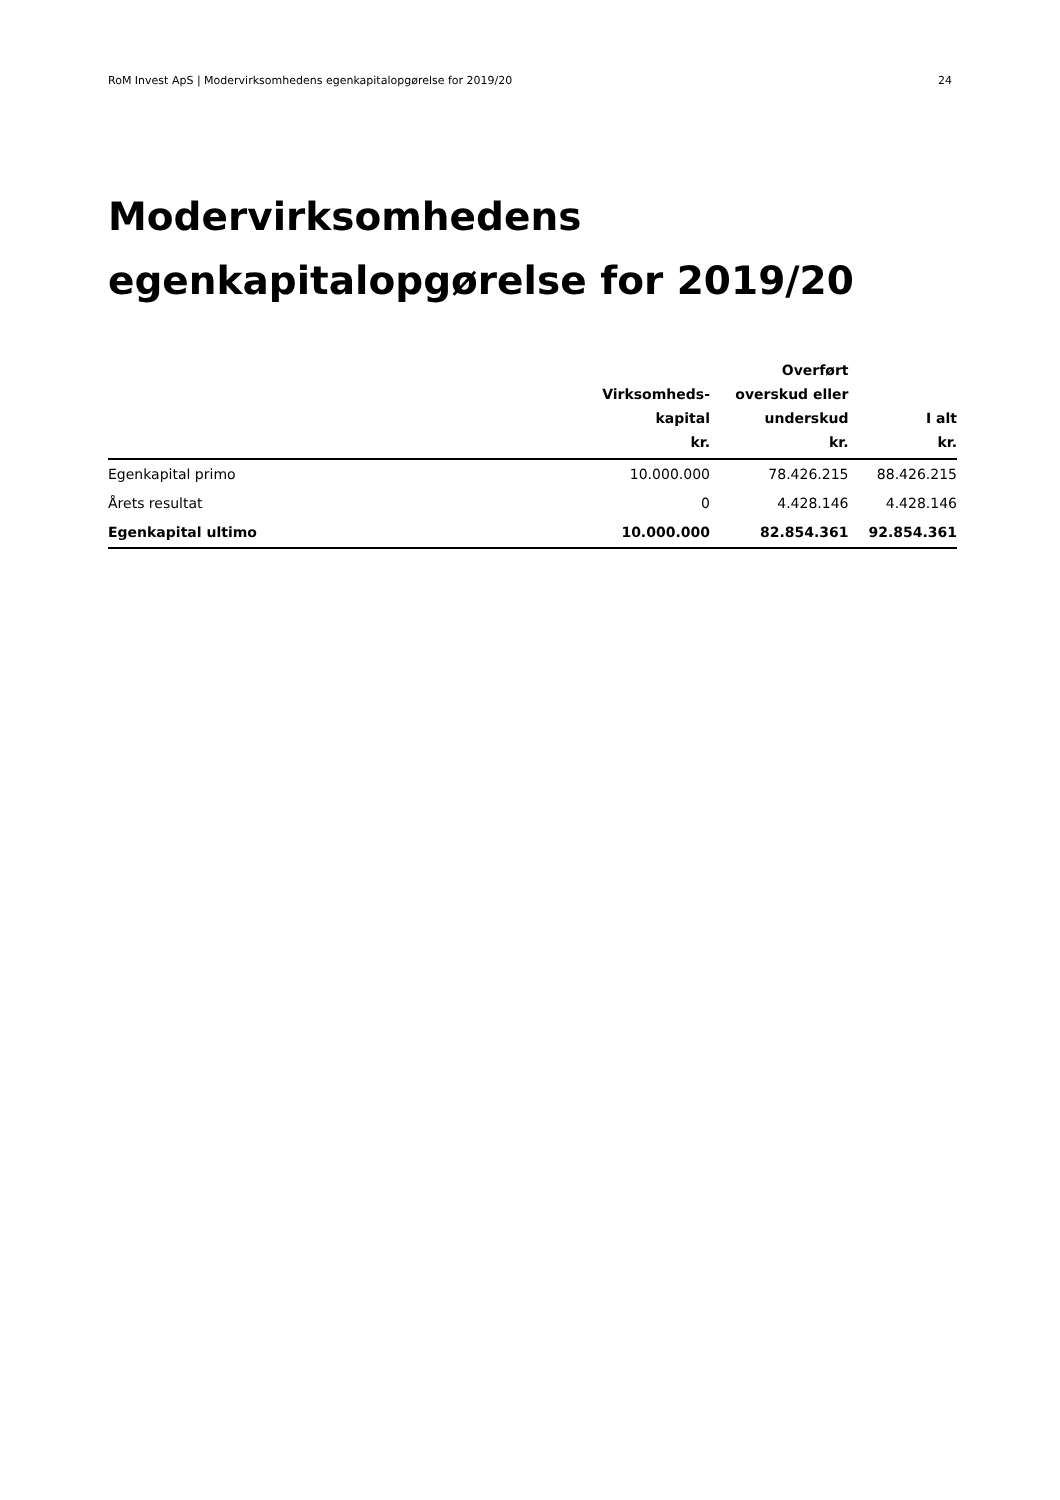RoM Invest ApS | Modervirksomhedens egenkapitalopgørelse for 2019/20 24
Modervirksomhedens
egenkapitalopgørelse for 2019/20
| | Virksomheds- kapital kr. | Overført overskud eller underskud kr. | I alt kr. |
| --- | --- | --- | --- |
| Egenkapital primo | 10.000.000 | 78.426.215 | 88.426.215 |
| Årets resultat | 0 | 4.428.146 | 4.428.146 |
| Egenkapital ultimo | 10.000.000 | 82.854.361 | 92.854.361 |